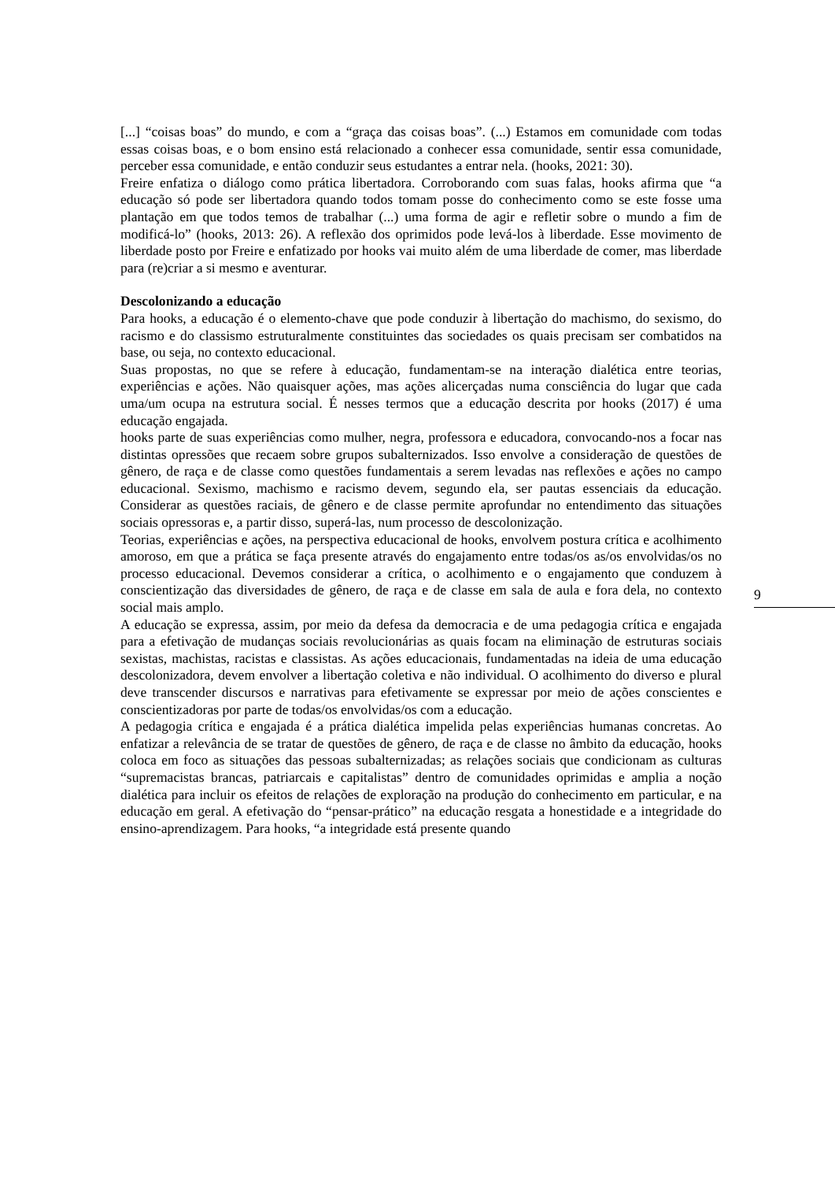[...] “coisas boas” do mundo, e com a “graça das coisas boas”. (...) Estamos em comunidade com todas essas coisas boas, e o bom ensino está relacionado a conhecer essa comunidade, sentir essa comunidade, perceber essa comunidade, e então conduzir seus estudantes a entrar nela. (hooks, 2021: 30).
Freire enfatiza o diálogo como prática libertadora. Corroborando com suas falas, hooks afirma que “a educação só pode ser libertadora quando todos tomam posse do conhecimento como se este fosse uma plantação em que todos temos de trabalhar (...) uma forma de agir e refletir sobre o mundo a fim de modificá-lo” (hooks, 2013: 26). A reflexão dos oprimidos pode levá-los à liberdade. Esse movimento de liberdade posto por Freire e enfatizado por hooks vai muito além de uma liberdade de comer, mas liberdade para (re)criar a si mesmo e aventurar.
Descolonizando a educação
Para hooks, a educação é o elemento-chave que pode conduzir à libertação do machismo, do sexismo, do racismo e do classismo estruturalmente constituintes das sociedades os quais precisam ser combatidos na base, ou seja, no contexto educacional.
Suas propostas, no que se refere à educação, fundamentam-se na interação dialética entre teorias, experiências e ações. Não quaisquer ações, mas ações alicerçadas numa consciência do lugar que cada uma/um ocupa na estrutura social. É nesses termos que a educação descrita por hooks (2017) é uma educação engajada.
hooks parte de suas experiências como mulher, negra, professora e educadora, convocando-nos a focar nas distintas opressões que recaem sobre grupos subalternizados. Isso envolve a consideração de questões de gênero, de raça e de classe como questões fundamentais a serem levadas nas reflexões e ações no campo educacional. Sexismo, machismo e racismo devem, segundo ela, ser pautas essenciais da educação. Considerar as questões raciais, de gênero e de classe permite aprofundar no entendimento das situações sociais opressoras e, a partir disso, superá-las, num processo de descolonização.
Teorias, experiências e ações, na perspectiva educacional de hooks, envolvem postura crítica e acolhimento amoroso, em que a prática se faça presente através do engajamento entre todas/os as/os envolvidas/os no processo educacional. Devemos considerar a crítica, o acolhimento e o engajamento que conduzem à conscientização das diversidades de gênero, de raça e de classe em sala de aula e fora dela, no contexto social mais amplo.
A educação se expressa, assim, por meio da defesa da democracia e de uma pedagogia crítica e engajada para a efetivação de mudanças sociais revolucionárias as quais focam na eliminação de estruturas sociais sexistas, machistas, racistas e classistas. As ações educacionais, fundamentadas na ideia de uma educação descolonizadora, devem envolver a libertação coletiva e não individual. O acolhimento do diverso e plural deve transcender discursos e narrativas para efetivamente se expressar por meio de ações conscientes e conscientizadoras por parte de todas/os envolvidas/os com a educação.
A pedagogia crítica e engajada é a prática dialética impelida pelas experiências humanas concretas. Ao enfatizar a relevância de se tratar de questões de gênero, de raça e de classe no âmbito da educação, hooks coloca em foco as situações das pessoas subalternizadas; as relações sociais que condicionam as culturas “supremacistas brancas, patriarcais e capitalistas” dentro de comunidades oprimidas e amplia a noção dialética para incluir os efeitos de relações de exploração na produção do conhecimento em particular, e na educação em geral. A efetivação do “pensar-prático” na educação resgata a honestidade e a integridade do ensino-aprendizagem. Para hooks, “a integridade está presente quando
9